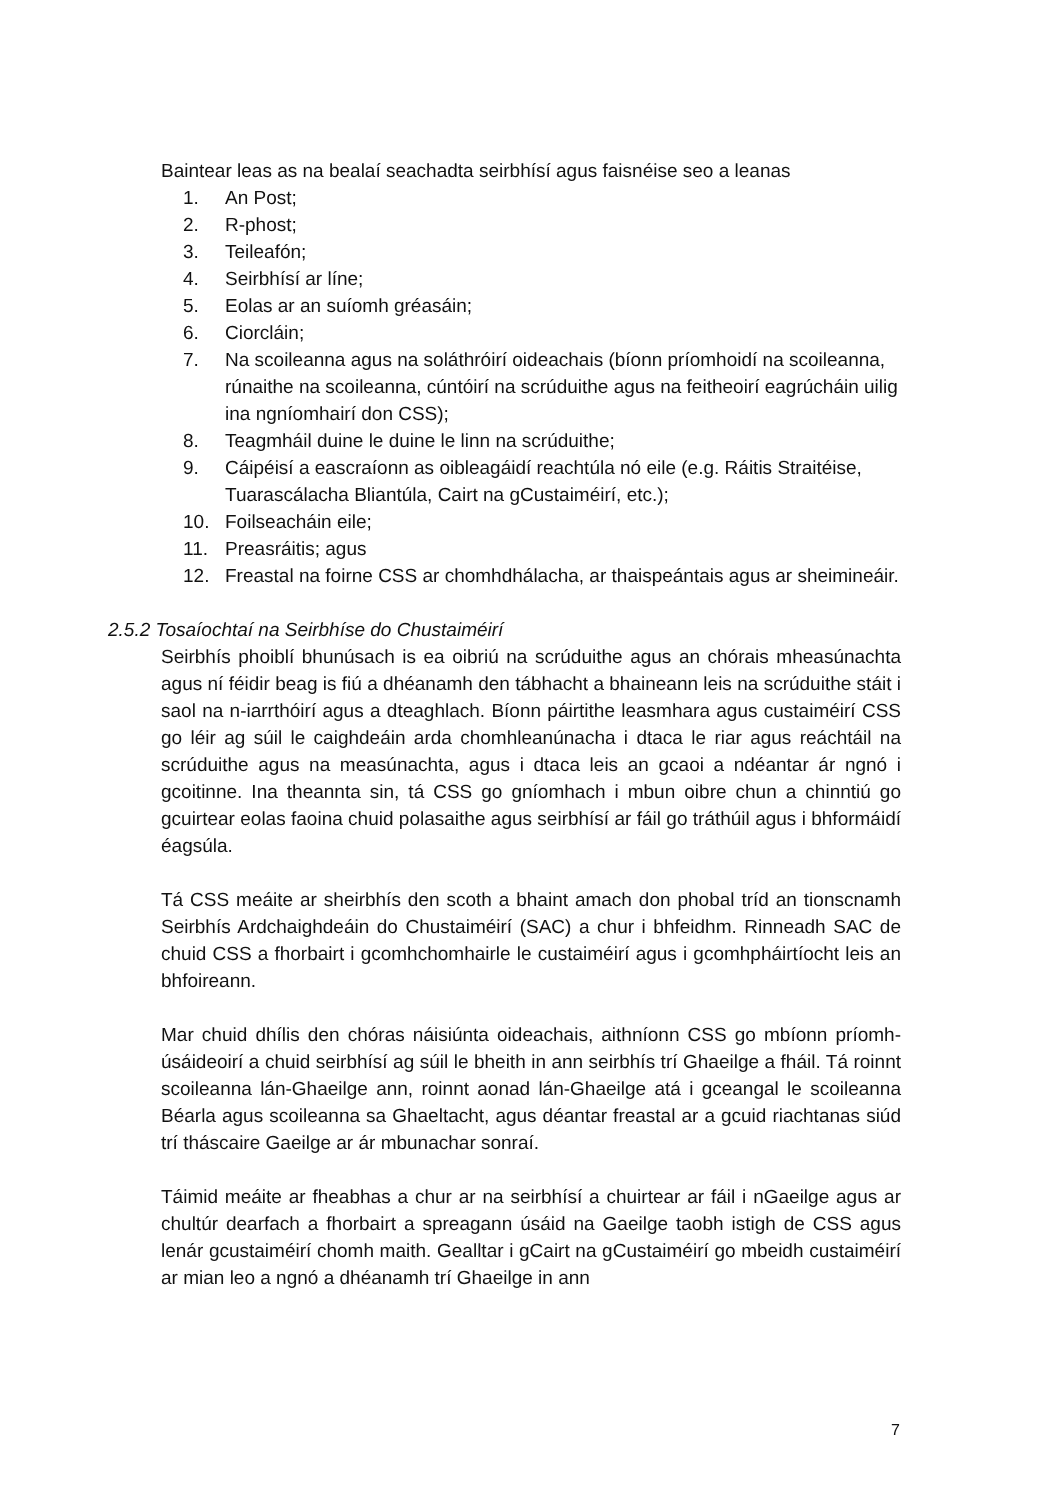Baintear leas as na bealaí seachadta seirbhísí agus faisnéise seo a leanas
1. An Post;
2. R-phost;
3. Teileafón;
4. Seirbhísí ar líne;
5. Eolas ar an suíomh gréasáin;
6. Ciorcláin;
7. Na scoileanna agus na soláthróirí oideachais (bíonn príomhoidí na scoileanna, rúnaithe na scoileanna, cúntóirí na scrúduithe agus na feitheoirí eagrúcháin uilig ina ngníomhairí don CSS);
8. Teagmháil duine le duine le linn na scrúduithe;
9. Cáipéisí a eascraíonn as oibleagáidí reachtúla nó eile (e.g. Ráitis Straitéise, Tuarascálacha Bliantúla, Cairt na gCustaiméirí, etc.);
10. Foilseacháin eile;
11. Preasráitis; agus
12. Freastal na foirne CSS ar chomhdhálacha, ar thaispeántais agus ar sheimineáir.
2.5.2 Tosaíochtaí na Seirbhíse do Chustaiméirí
Seirbhís phoiblí bhunúsach is ea oibriú na scrúduithe agus an chórais mheasúnachta agus ní féidir beag is fiú a dhéanamh den tábhacht a bhaineann leis na scrúduithe stáit i saol na n-iarrthóirí agus a dteaghlach. Bíonn páirtithe leasmhara agus custaiméirí CSS go léir ag súil le caighdeáin arda chomhleanúnacha i dtaca le riar agus reáchtáil na scrúduithe agus na measúnachta, agus i dtaca leis an gcaoi a ndéantar ár ngnó i gcoitinne. Ina theannta sin, tá CSS go gníomhach i mbun oibre chun a chinntiú go gcuirtear eolas faoina chuid polasaithe agus seirbhísí ar fáil go tráthúil agus i bhformáidí éagsúla.
Tá CSS meáite ar sheirbhís den scoth a bhaint amach don phobal tríd an tionscnamh Seirbhís Ardchaighdeáin do Chustaiméirí (SAC) a chur i bhfeidhm. Rinneadh SAC de chuid CSS a fhorbairt i gcomhchomhairle le custaiméirí agus i gcomhpháirtíocht leis an bhfoireann.
Mar chuid dhílis den chóras náisiúnta oideachais, aithníonn CSS go mbíonn príomh-úsáideoirí a chuid seirbhísí ag súil le bheith in ann seirbhís trí Ghaeilge a fháil. Tá roinnt scoileanna lán-Ghaeilge ann, roinnt aonad lán-Ghaeilge atá i gceangal le scoileanna Béarla agus scoileanna sa Ghaeltacht, agus déantar freastal ar a gcuid riachtanas siúd trí tháscaire Gaeilge ar ár mbunachar sonraí.
Táimid meáite ar fheabhas a chur ar na seirbhísí a chuirtear ar fáil i nGaeilge agus ar chultúr dearfach a fhorbairt a spreagann úsáid na Gaeilge taobh istigh de CSS agus lenár gcustaiméirí chomh maith. Gealltar i gCairt na gCustaiméirí go mbeidh custaiméirí ar mian leo a ngnó a dhéanamh trí Ghaeilge in ann
7